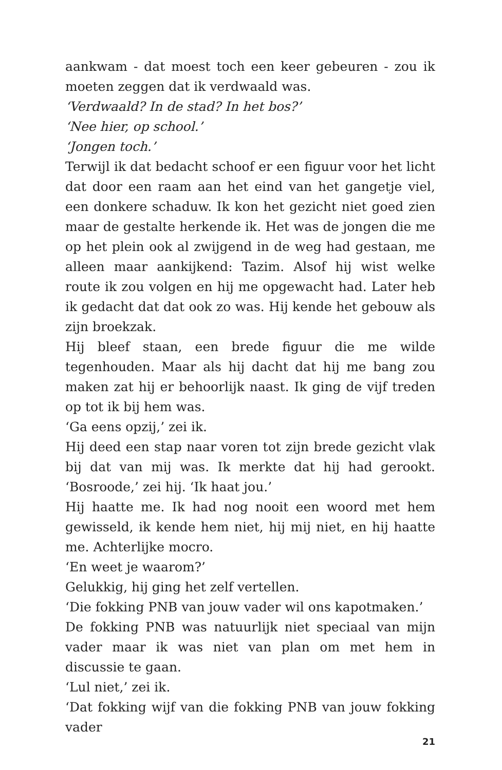aankwam - dat moest toch een keer gebeuren - zou ik moeten zeggen dat ik verdwaald was.
‘Verdwaald? In de stad? In het bos?’
‘Nee hier, op school.’
‘Jongen toch.’
Terwijl ik dat bedacht schoof er een figuur voor het licht dat door een raam aan het eind van het gangetje viel, een donkere schaduw. Ik kon het gezicht niet goed zien maar de gestalte herkende ik. Het was de jongen die me op het plein ook al zwijgend in de weg had gestaan, me alleen maar aankijkend: Tazim. Alsof hij wist welke route ik zou volgen en hij me opgewacht had. Later heb ik gedacht dat dat ook zo was. Hij kende het gebouw als zijn broekzak.
Hij bleef staan, een brede figuur die me wilde tegenhouden. Maar als hij dacht dat hij me bang zou maken zat hij er behoorlijk naast. Ik ging de vijf treden op tot ik bij hem was.
‘Ga eens opzij,’ zei ik.
Hij deed een stap naar voren tot zijn brede gezicht vlak bij dat van mij was. Ik merkte dat hij had gerookt. ‘Bosroode,’ zei hij. ‘Ik haat jou.’
Hij haatte me. Ik had nog nooit een woord met hem gewisseld, ik kende hem niet, hij mij niet, en hij haatte me. Achterlijke mocro.
‘En weet je waarom?’
Gelukkig, hij ging het zelf vertellen.
‘Die fokking PNB van jouw vader wil ons kapotmaken.’
De fokking PNB was natuurlijk niet speciaal van mijn vader maar ik was niet van plan om met hem in discussie te gaan.
‘Lul niet,’ zei ik.
‘Dat fokking wijf van die fokking PNB van jouw fokking vader
21